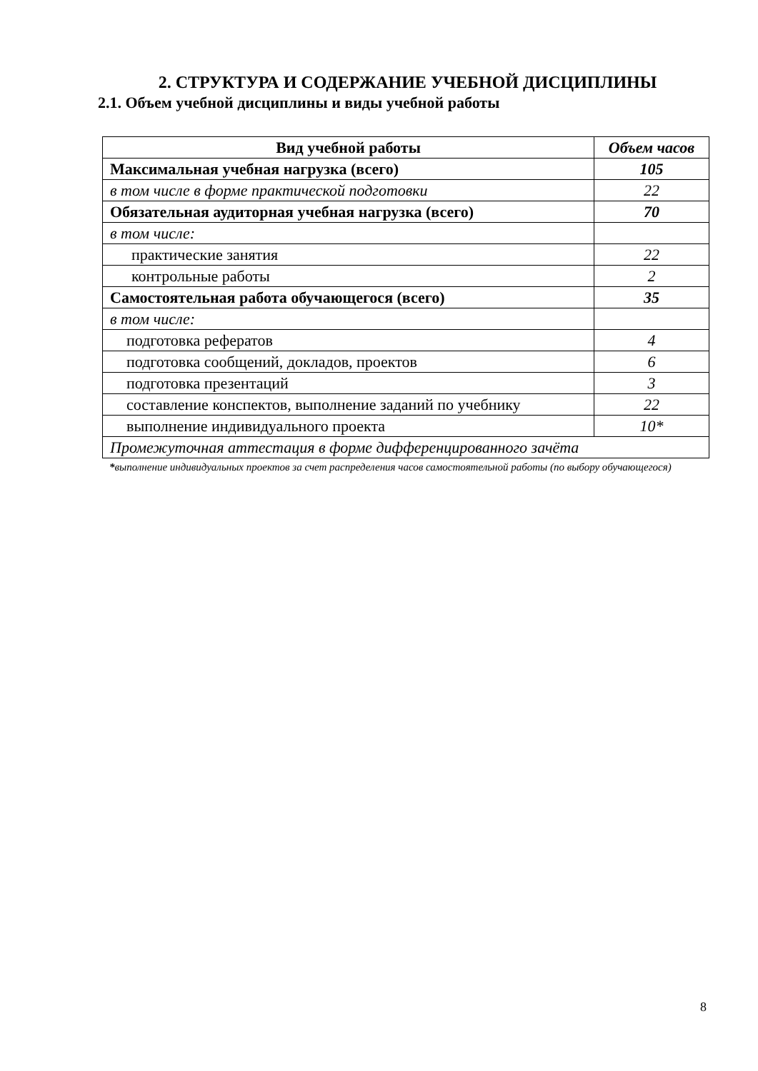2. СТРУКТУРА И СОДЕРЖАНИЕ УЧЕБНОЙ ДИСЦИПЛИНЫ
2.1. Объем учебной дисциплины и виды учебной работы
| Вид учебной работы | Объем часов |
| --- | --- |
| Максимальная учебная нагрузка (всего) | 105 |
| в том числе в форме практической подготовки | 22 |
| Обязательная аудиторная учебная нагрузка (всего) | 70 |
| в том числе: | |
| практические занятия | 22 |
| контрольные работы | 2 |
| Самостоятельная работа обучающегося (всего) | 35 |
| в том числе: | |
| подготовка рефератов | 4 |
| подготовка сообщений, докладов, проектов | 6 |
| подготовка презентаций | 3 |
| составление конспектов, выполнение заданий по учебнику | 22 |
| выполнение индивидуального проекта | 10* |
| Промежуточная аттестация в форме дифференцированного зачёта | |
*выполнение индивидуальных проектов за счет распределения часов самостоятельной работы (по выбору обучающегося)
8